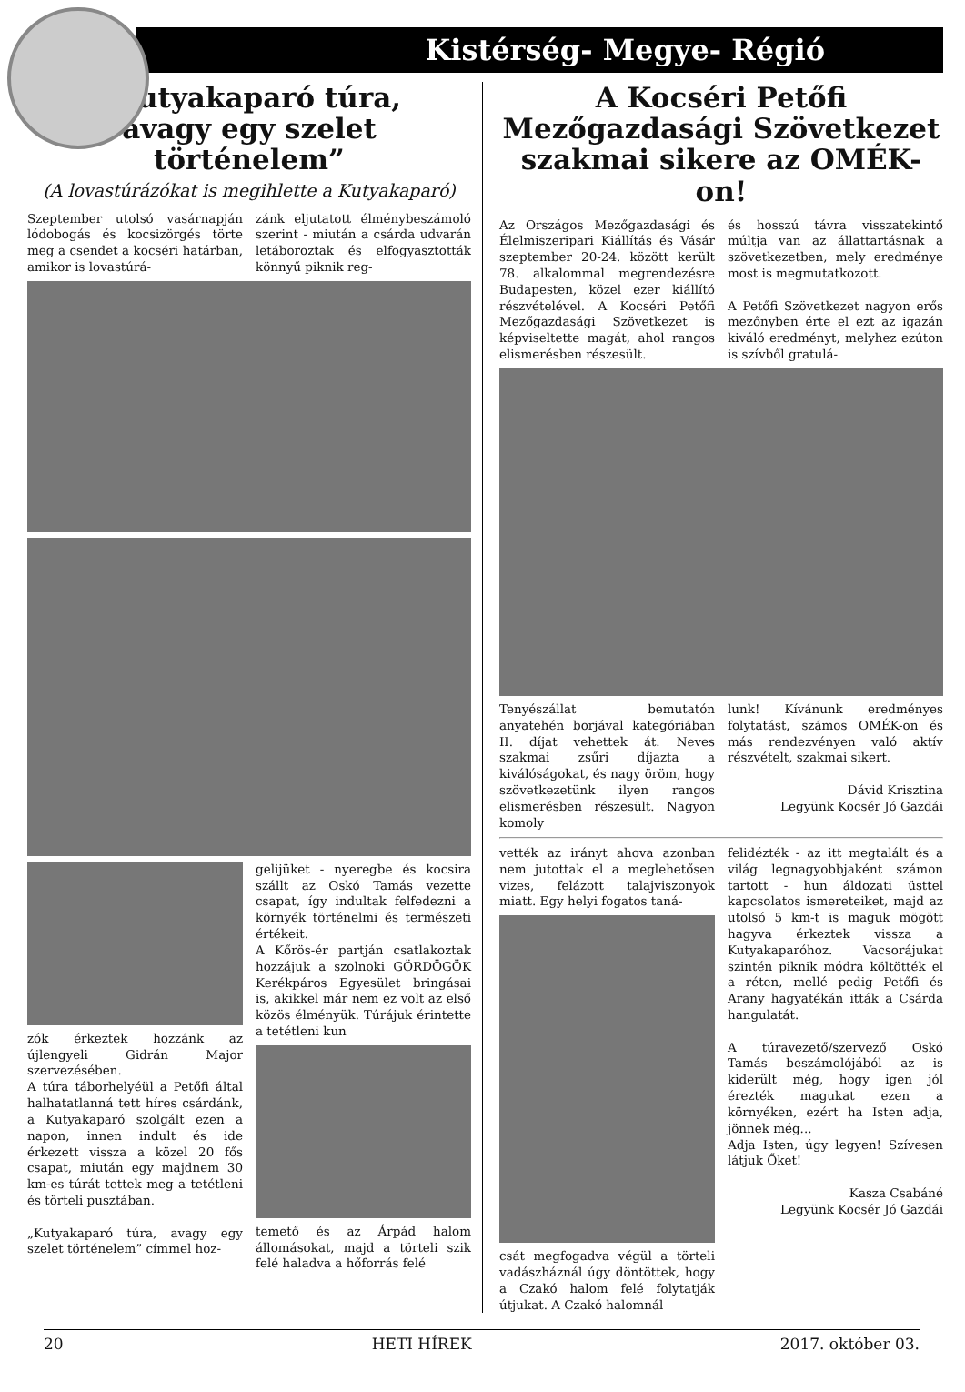Kistérség- Megye- Régió
„Kutyakaparó túra,
avagy egy szelet történelem”
(A lovastúrázókat is megihlette a Kutyakaparó)
Szeptember utolsó vasárnapján lódobogás és kocsizörgés törte meg a csendet a kocséri határban, amikor is lovastúrá-
zánk eljutatott élménybeszámoló szerint - miután a csárda udvarán letáboroztak és elfogyasztották könnyű piknik reg-
zók érkeztek hozzánk az újlengyeli Gidrán Major szervezésében.
A túra táborhelyéül a Petőfi által halhatatlanná tett híres csárdánk, a Kutyakaparó szolgált ezen a napon, innen indult és ide érkezett vissza a közel 20 fős csapat, miután egy majdnem 30 km-es túrát tettek meg a tetétleni és törteli pusztában.
„Kutyakaparó túra, avagy egy szelet történelem” címmel hoz-
gelijüket - nyeregbe és kocsira szállt az Oskó Tamás vezette csapat, így indultak felfedezni a környék történelmi és természeti értékeit.
A Kőrös-ér partján csatlakoztak hozzájuk a szolnoki GÖRDÖGÖK Kerékpáros Egyesület bringásai is, akikkel már nem ez volt az első közös élményük. Túrájuk érintette a tetétleni kun temető és az Árpád halom állomásokat, majd a törteli szik felé haladva a hőforrás felé
A Kocséri Petőfi
Mezőgazdasági Szövetkezet
szakmai sikere az OMÉK-on!
Az Országos Mezőgazdasági és Élelmiszeripari Kiállítás és Vásár szeptember 20-24. között került 78. alkalommal megrendezésre Budapesten, közel ezer kiállító részvételével. A Kocséri Petőfi Mezőgazdasági Szövetkezet is képviseltette magát, ahol rangos elismerésben részesült.
és hosszú távra visszatekintő múltja van az állattartásnak a szövetkezetben, mely eredménye most is megmutatkozott.
A Petőfi Szövetkezet nagyon erős mezőnyben érte el ezt az igazán kiváló eredményt, melyhez ezúton is szívből gratulá-
Tenyészállat bemutatón anyatehén borjával kategóriában II. díjat vehettek át. Neves szakmai zsűri díjazta a kiválóságokat, és nagy öröm, hogy szövetkezetünk ilyen rangos elismerésben részesült. Nagyon komoly
lunk! Kívánunk eredményes folytatást, számos OMÉK-on és más rendezvényen való aktív részvételt, szakmai sikert.
Dávid Krisztina
Legyünk Kocsér Jó Gazdái
vették az irányt ahova azonban nem jutottak el a meglehetősen vizes, felázott talajviszonyok miatt. Egy helyi fogatos taná- csát megfogadva végül a törteli vadászháznál úgy döntöttek, hogy a Czakó halom felé folytatják útjukat. A Czakó halomnál
felidézték - az itt megtalált és a világ legnagyobbjaként számon tartott - hun áldozati üsttel kapcsolatos ismereteiket, majd az utolsó 5 km-t is maguk mögött hagyva érkeztek vissza a Kutyakaparóhoz. Vacsorájukat szintén piknik módra költötték el a réten, mellé pedig Petőfi és Arany hagyatékán itták a Csárda hangulatát.
A túravezető/szervező Oskó Tamás beszámolójából az is kiderült még, hogy igen jól érezték magukat ezen a környéken, ezért ha Isten adja, jönnek még...
Adja Isten, úgy legyen! Szívesen látjuk Őket!
Kasza Csabáné
Legyünk Kocsér Jó Gazdái
20 HETI HÍREK 2017. október 03.